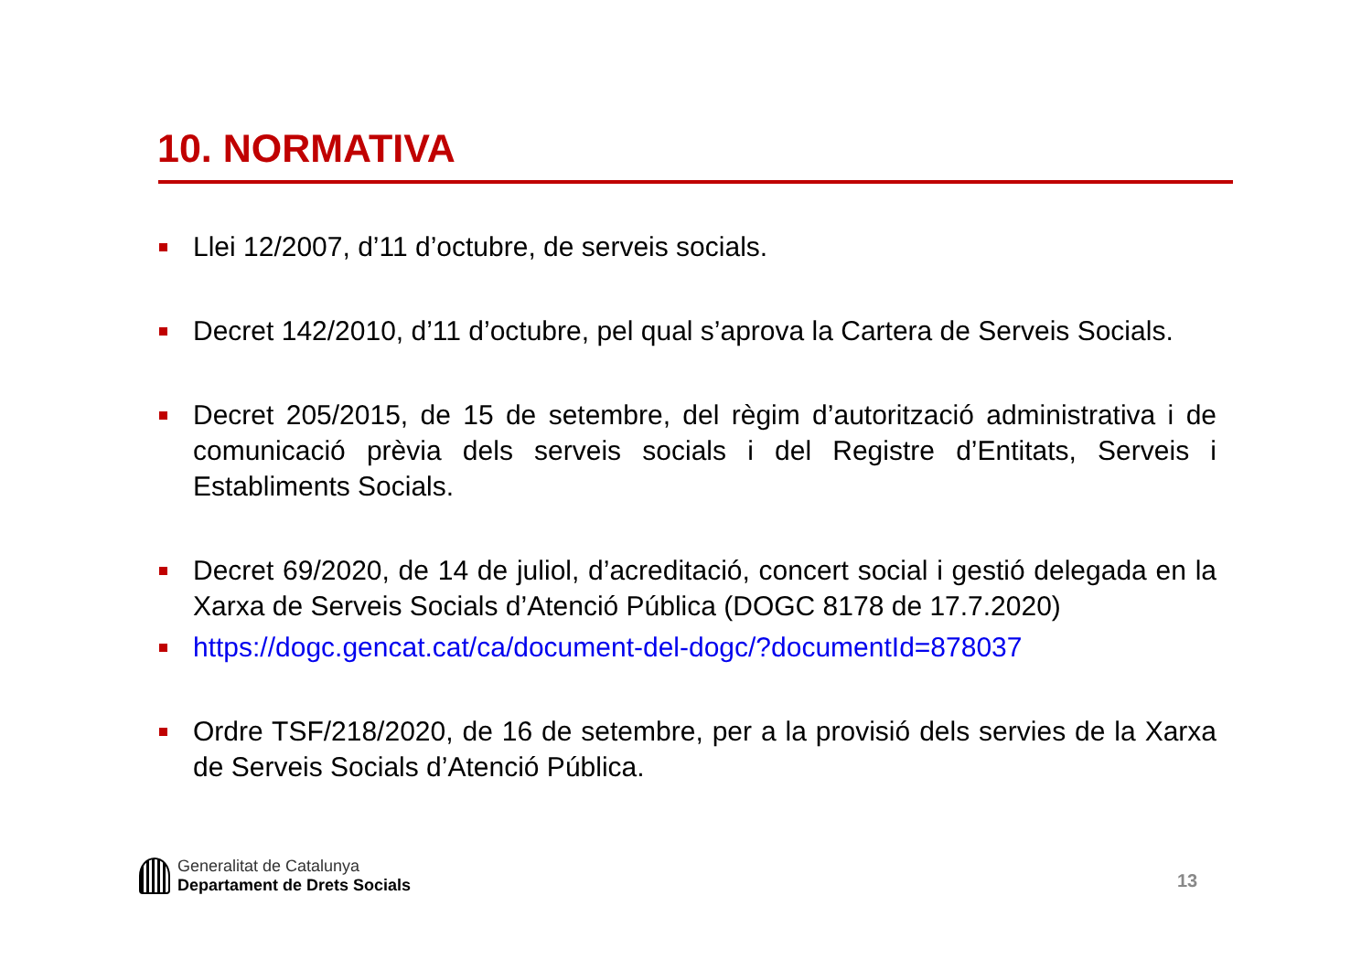10. NORMATIVA
Llei 12/2007, d’11 d’octubre, de serveis socials.
Decret 142/2010, d’11 d’octubre, pel qual s’aprova la Cartera de Serveis Socials.
Decret 205/2015, de 15 de setembre, del règim d’autorització administrativa i de comunicació prèvia dels serveis socials i del Registre d’Entitats, Serveis i Establiments Socials.
Decret 69/2020, de 14 de juliol, d’acreditació, concert social i gestió delegada en la Xarxa de Serveis Socials d’Atenció Pública (DOGC 8178 de 17.7.2020)
https://dogc.gencat.cat/ca/document-del-dogc/?documentId=878037
Ordre TSF/218/2020, de 16 de setembre, per a la provisió dels servies de la Xarxa de Serveis Socials d’Atenció Pública.
Generalitat de Catalunya
Departament de Drets Socials
13